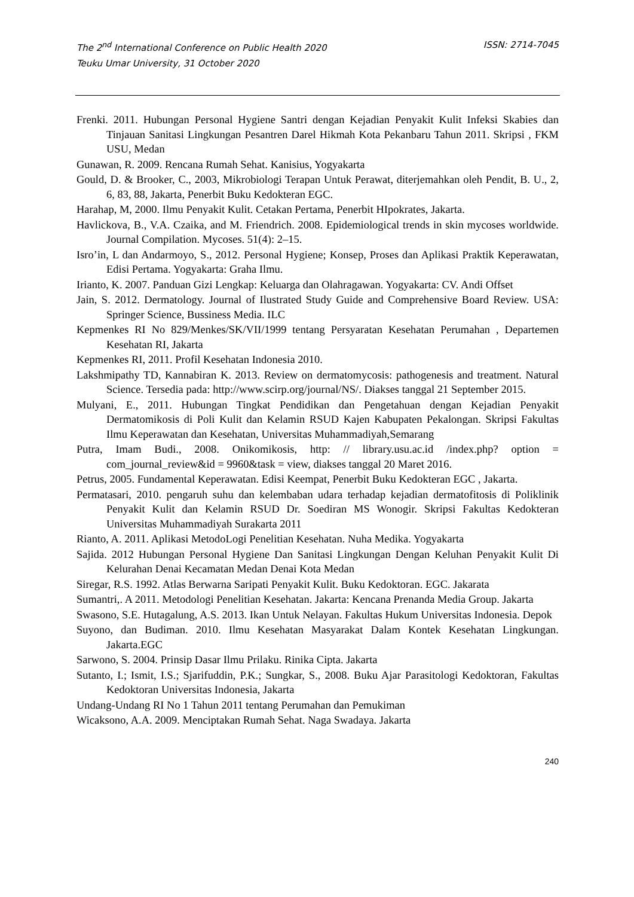The 2<sup>nd</sup> International Conference on Public Health 2020
Teuku Umar University, 31 October 2020
ISSN: 2714-7045
Frenki. 2011. Hubungan Personal Hygiene Santri dengan Kejadian Penyakit Kulit Infeksi Skabies dan Tinjauan Sanitasi Lingkungan Pesantren Darel Hikmah Kota Pekanbaru Tahun 2011. Skripsi , FKM USU, Medan
Gunawan, R. 2009. Rencana Rumah Sehat. Kanisius, Yogyakarta
Gould, D. & Brooker, C., 2003, Mikrobiologi Terapan Untuk Perawat, diterjemahkan oleh Pendit, B. U., 2, 6, 83, 88, Jakarta, Penerbit Buku Kedokteran EGC.
Harahap, M, 2000. Ilmu Penyakit Kulit. Cetakan Pertama, Penerbit HIpokrates, Jakarta.
Havlickova, B., V.A. Czaika, and M. Friendrich. 2008. Epidemiological trends in skin mycoses worldwide. Journal Compilation. Mycoses. 51(4): 2–15.
Isro’in, L dan Andarmoyo, S., 2012. Personal Hygiene; Konsep, Proses dan Aplikasi Praktik Keperawatan, Edisi Pertama. Yogyakarta: Graha Ilmu.
Irianto, K. 2007. Panduan Gizi Lengkap: Keluarga dan Olahragawan. Yogyakarta: CV. Andi Offset
Jain, S. 2012. Dermatology. Journal of Ilustrated Study Guide and Comprehensive Board Review. USA: Springer Science, Bussiness Media. ILC
Kepmenkes RI No 829/Menkes/SK/VII/1999 tentang Persyaratan Kesehatan Perumahan , Departemen Kesehatan RI, Jakarta
Kepmenkes RI, 2011. Profil Kesehatan Indonesia 2010.
Lakshmipathy TD, Kannabiran K. 2013. Review on dermatomycosis: pathogenesis and treatment. Natural Science. Tersedia pada: http://www.scirp.org/journal/NS/. Diakses tanggal 21 September 2015.
Mulyani, E., 2011. Hubungan Tingkat Pendidikan dan Pengetahuan dengan Kejadian Penyakit Dermatomikosis di Poli Kulit dan Kelamin RSUD Kajen Kabupaten Pekalongan. Skripsi Fakultas Ilmu Keperawatan dan Kesehatan, Universitas Muhammadiyah,Semarang
Putra, Imam Budi., 2008. Onikomikosis, http: // library.usu.ac.id /index.php? option = com_journal_review&id = 9960&task = view, diakses tanggal 20 Maret 2016.
Petrus, 2005. Fundamental Keperawatan. Edisi Keempat, Penerbit Buku Kedokteran EGC , Jakarta.
Permatasari, 2010. pengaruh suhu dan kelembaban udara terhadap kejadian dermatofitosis di Poliklinik Penyakit Kulit dan Kelamin RSUD Dr. Soediran MS Wonogir. Skripsi Fakultas Kedokteran Universitas Muhammadiyah Surakarta 2011
Rianto, A. 2011. Aplikasi MetodoLogi Penelitian Kesehatan. Nuha Medika. Yogyakarta
Sajida. 2012 Hubungan Personal Hygiene Dan Sanitasi Lingkungan Dengan Keluhan Penyakit Kulit Di Kelurahan Denai Kecamatan Medan Denai Kota Medan
Siregar, R.S. 1992. Atlas Berwarna Saripati Penyakit Kulit. Buku Kedoktoran. EGC. Jakarata
Sumantri,. A 2011. Metodologi Penelitian Kesehatan. Jakarta: Kencana Prenanda Media Group. Jakarta
Swasono, S.E. Hutagalung, A.S. 2013. Ikan Untuk Nelayan. Fakultas Hukum Universitas Indonesia. Depok
Suyono, dan Budiman. 2010. Ilmu Kesehatan Masyarakat Dalam Kontek Kesehatan Lingkungan. Jakarta.EGC
Sarwono, S. 2004. Prinsip Dasar Ilmu Prilaku. Rinika Cipta. Jakarta
Sutanto, I.; Ismit, I.S.; Sjarifuddin, P.K.; Sungkar, S., 2008. Buku Ajar Parasitologi Kedoktoran, Fakultas Kedoktoran Universitas Indonesia, Jakarta
Undang-Undang RI No 1 Tahun 2011 tentang Perumahan dan Pemukiman
Wicaksono, A.A. 2009. Menciptakan Rumah Sehat. Naga Swadaya. Jakarta
240